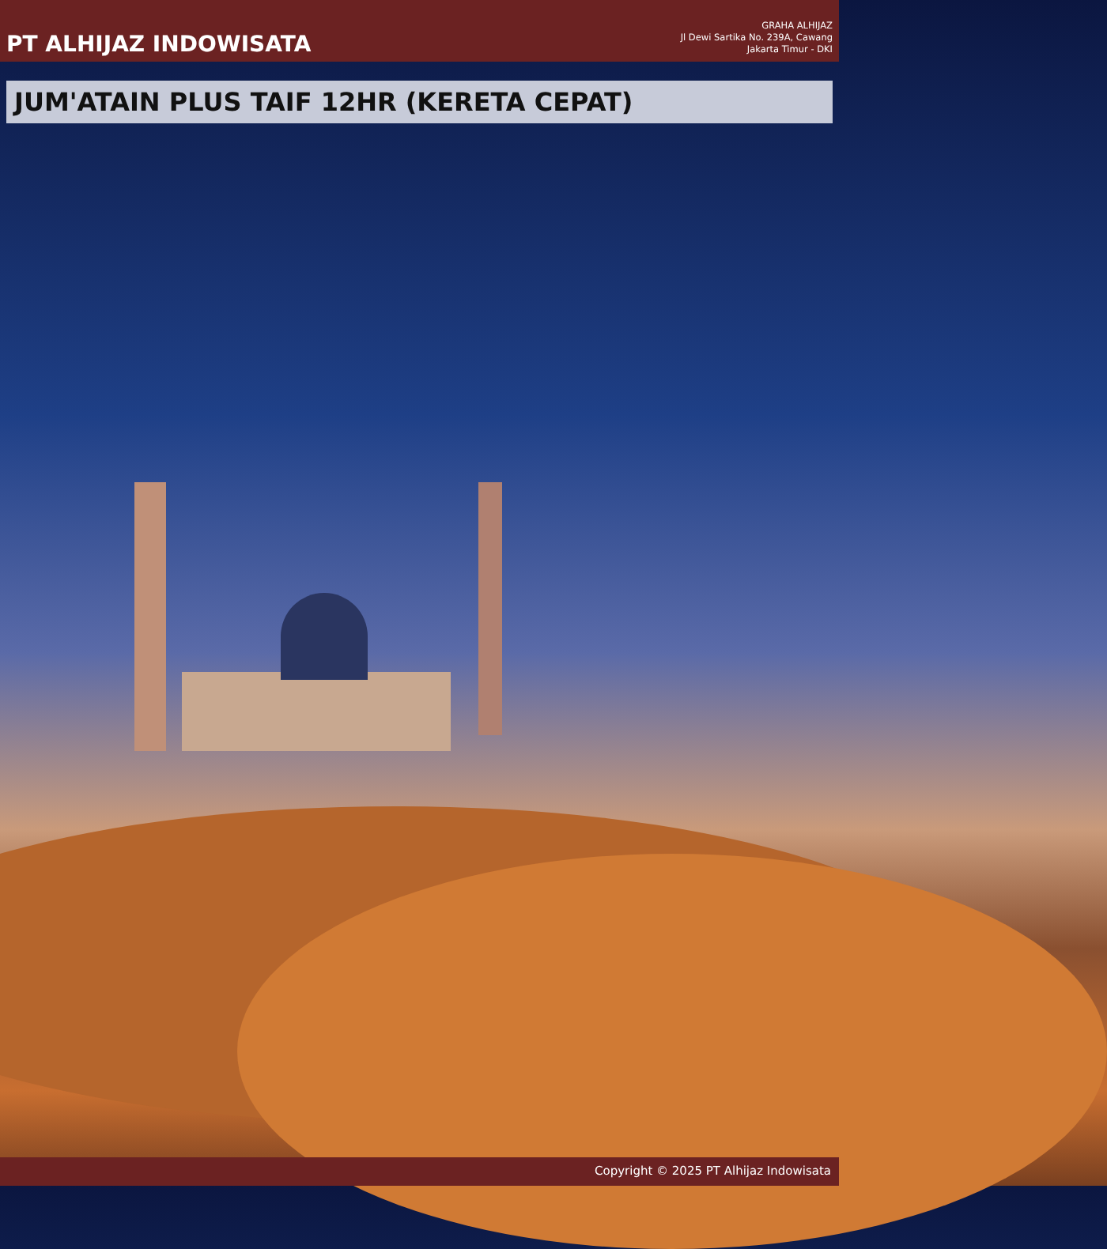PT ALHIJAZ INDOWISATA
GRAHA ALHIJAZ
Jl Dewi Sartika No. 239A, Cawang
Jakarta Timur - DKI
JUM'ATAIN PLUS TAIF 12HR (KERETA CEPAT)
Copyright © 2025 PT Alhijaz Indowisata